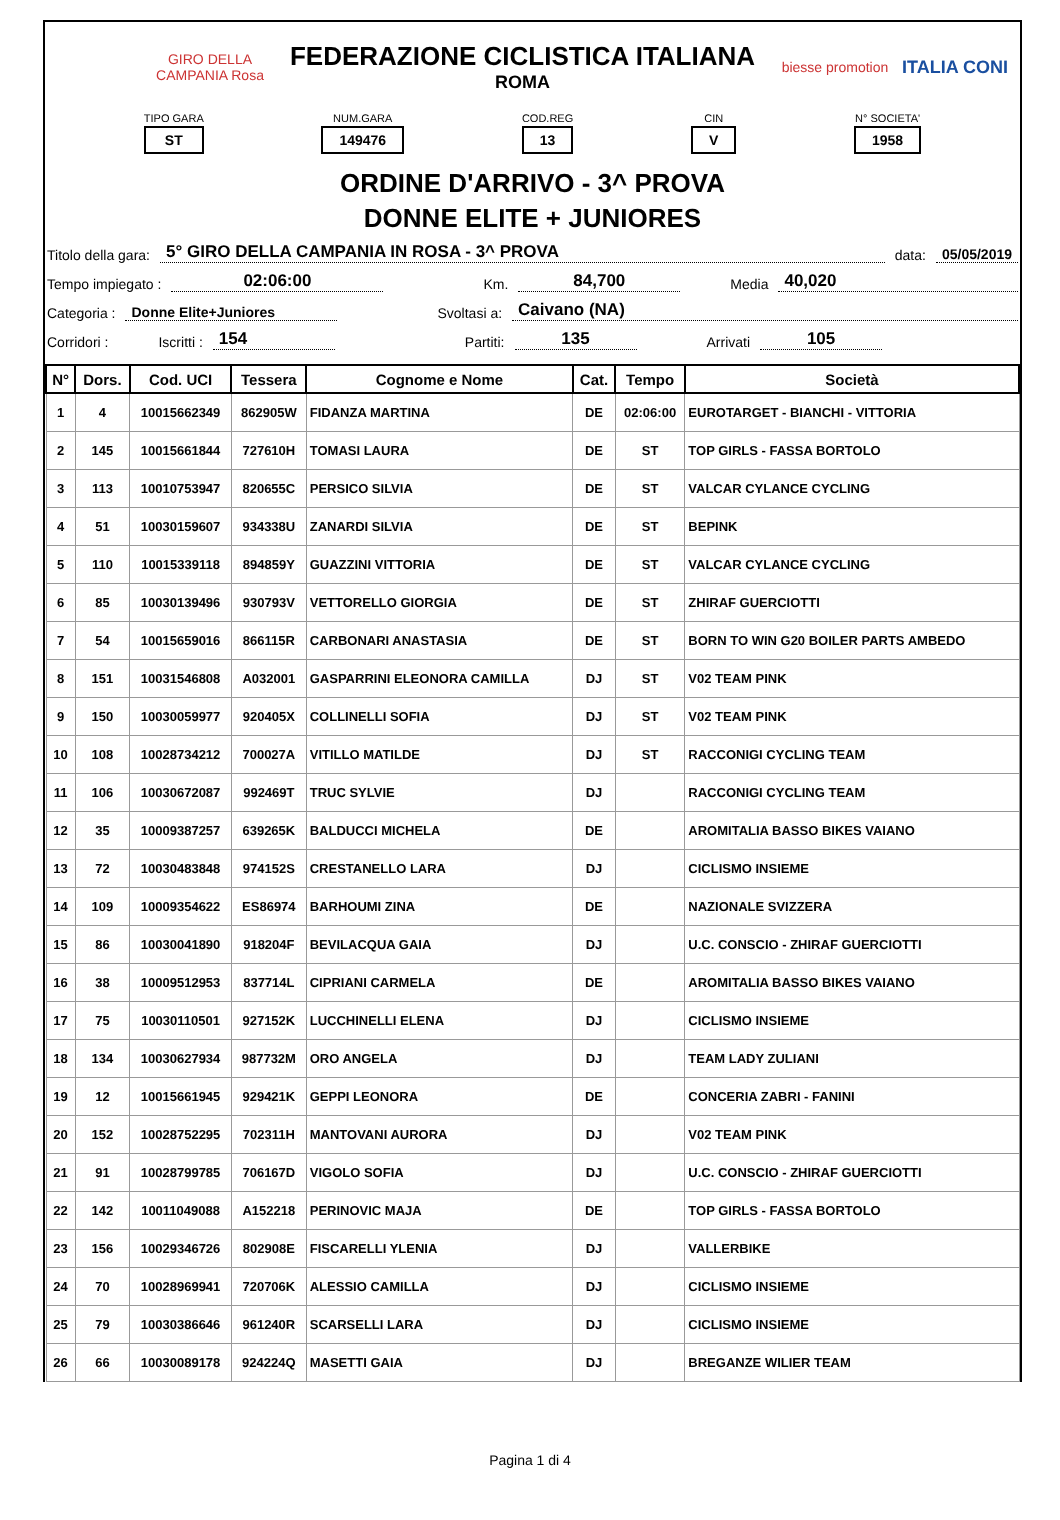GIRO DELLA CAMPANIA Rosa
FEDERAZIONE CICLISTICA ITALIANA
ROMA
biesse promotion
ITALIA CONI
TIPO GARA
ST
NUM.GARA
149476
COD.REG
13
CIN
V
N° SOCIETA'
1958
ORDINE D'ARRIVO - 3^ PROVA
DONNE ELITE + JUNIORES
Titolo della gara: 5° GIRO DELLA CAMPANIA IN ROSA - 3^ PROVA data: 05/05/2019
Tempo impiegato : 02:06:00 Km. 84,700 Media 40,020
Categoria : Donne Elite+Juniores Svoltasi a: Caivano (NA)
Corridori : Iscritti : 154 Partiti: 135 Arrivati 105
| N° | Dors. | Cod. UCI | Tessera | Cognome e Nome | Cat. | Tempo | Società |
| --- | --- | --- | --- | --- | --- | --- | --- |
| 1 | 4 | 10015662349 | 862905W | FIDANZA MARTINA | DE | 02:06:00 | EUROTARGET - BIANCHI - VITTORIA |
| 2 | 145 | 10015661844 | 727610H | TOMASI LAURA | DE | ST | TOP GIRLS - FASSA BORTOLO |
| 3 | 113 | 10010753947 | 820655C | PERSICO SILVIA | DE | ST | VALCAR CYLANCE CYCLING |
| 4 | 51 | 10030159607 | 934338U | ZANARDI SILVIA | DE | ST | BEPINK |
| 5 | 110 | 10015339118 | 894859Y | GUAZZINI VITTORIA | DE | ST | VALCAR CYLANCE CYCLING |
| 6 | 85 | 10030139496 | 930793V | VETTORELLO GIORGIA | DE | ST | ZHIRAF GUERCIOTTI |
| 7 | 54 | 10015659016 | 866115R | CARBONARI ANASTASIA | DE | ST | BORN TO WIN G20 BOILER PARTS AMBEDO |
| 8 | 151 | 10031546808 | A032001 | GASPARRINI ELEONORA CAMILLA | DJ | ST | V02 TEAM PINK |
| 9 | 150 | 10030059977 | 920405X | COLLINELLI SOFIA | DJ | ST | V02 TEAM PINK |
| 10 | 108 | 10028734212 | 700027A | VITILLO MATILDE | DJ | ST | RACCONIGI CYCLING TEAM |
| 11 | 106 | 10030672087 | 992469T | TRUC SYLVIE | DJ | | RACCONIGI CYCLING TEAM |
| 12 | 35 | 10009387257 | 639265K | BALDUCCI MICHELA | DE | | AROMITALIA BASSO BIKES VAIANO |
| 13 | 72 | 10030483848 | 974152S | CRESTANELLO LARA | DJ | | CICLISMO INSIEME |
| 14 | 109 | 10009354622 | ES86974 | BARHOUMI ZINA | DE | | NAZIONALE SVIZZERA |
| 15 | 86 | 10030041890 | 918204F | BEVILACQUA GAIA | DJ | | U.C. CONSCIO - ZHIRAF GUERCIOTTI |
| 16 | 38 | 10009512953 | 837714L | CIPRIANI CARMELA | DE | | AROMITALIA BASSO BIKES VAIANO |
| 17 | 75 | 10030110501 | 927152K | LUCCHINELLI ELENA | DJ | | CICLISMO INSIEME |
| 18 | 134 | 10030627934 | 987732M | ORO ANGELA | DJ | | TEAM LADY ZULIANI |
| 19 | 12 | 10015661945 | 929421K | GEPPI LEONORA | DE | | CONCERIA ZABRI - FANINI |
| 20 | 152 | 10028752295 | 702311H | MANTOVANI AURORA | DJ | | V02 TEAM PINK |
| 21 | 91 | 10028799785 | 706167D | VIGOLO SOFIA | DJ | | U.C. CONSCIO - ZHIRAF GUERCIOTTI |
| 22 | 142 | 10011049088 | A152218 | PERINOVIC MAJA | DE | | TOP GIRLS - FASSA BORTOLO |
| 23 | 156 | 10029346726 | 802908E | FISCARELLI YLENIA | DJ | | VALLERBIKE |
| 24 | 70 | 10028969941 | 720706K | ALESSIO CAMILLA | DJ | | CICLISMO INSIEME |
| 25 | 79 | 10030386646 | 961240R | SCARSELLI LARA | DJ | | CICLISMO INSIEME |
| 26 | 66 | 10030089178 | 924224Q | MASETTI GAIA | DJ | | BREGANZE WILIER TEAM |
Pagina 1 di 4